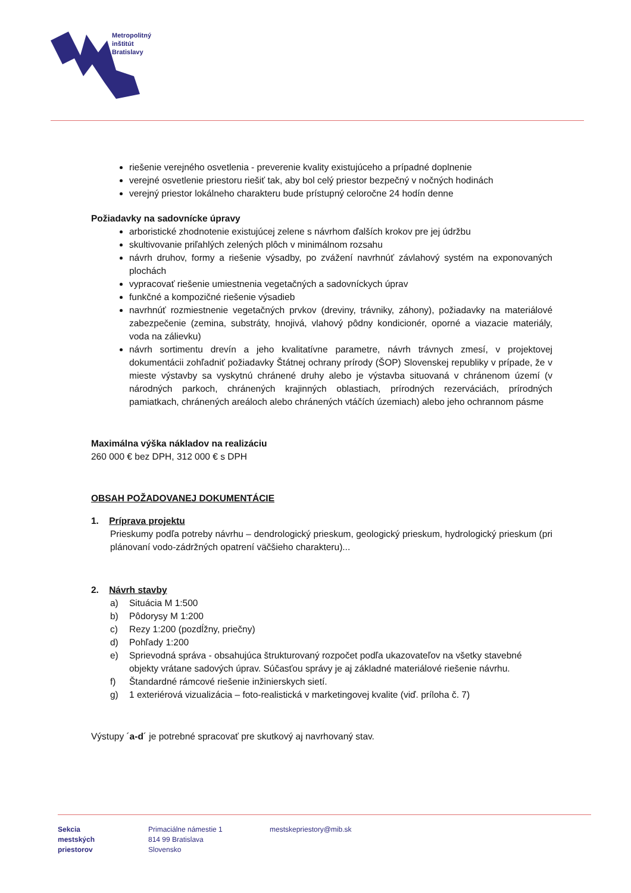Metropolitný
inštitút
Bratislavy
riešenie verejného osvetlenia - preverenie kvality existujúceho a prípadné doplnenie
verejné osvetlenie priestoru riešiť tak, aby bol celý priestor bezpečný v nočných hodinách
verejný priestor lokálneho charakteru bude prístupný celoročne 24 hodín denne
Požiadavky na sadovnícke úpravy
arboristické zhodnotenie existujúcej zelene s návrhom ďalších krokov pre jej údržbu
skultivovanie priľahlých zelených plôch v minimálnom rozsahu
návrh druhov, formy a riešenie výsadby, po zvážení navrhnúť závlahový systém na exponovaných plochách
vypracovať riešenie umiestnenia vegetačných a sadovníckych úprav
funkčné a kompozičné riešenie výsadieb
navrhnúť rozmiestnenie vegetačných prvkov (dreviny, trávniky, záhony), požiadavky na materiálové zabezpečenie (zemina, substráty, hnojivá, vlahový pôdny kondicionér, oporné a viazacie materiály, voda na zálievku)
návrh sortimentu drevín a jeho kvalitatívne parametre, návrh trávnych zmesí, v projektovej dokumentácii zohľadniť požiadavky Štátnej ochrany prírody (ŠOP) Slovenskej republiky v prípade, že v mieste výstavby sa vyskytnú chránené druhy alebo je výstavba situovaná v chránenom území (v národných parkoch, chránených krajinných oblastiach, prírodných rezerváciách, prírodných pamiatkach, chránených areáloch alebo chránených vtáčích územiach) alebo jeho ochrannom pásme
Maximálna výška nákladov na realizáciu
260 000 € bez DPH, 312 000 € s DPH
OBSAH POŽADOVANEJ DOKUMENTÁCIE
1. Príprava projektu
Prieskumy podľa potreby návrhu – dendrologický prieskum, geologický prieskum, hydrologický prieskum (pri plánovaní vodo-zádržných opatrení väčšieho charakteru)...
2. Návrh stavby
a) Situácia M 1:500
b) Pôdorysy M 1:200
c) Rezy 1:200 (pozdĺžny, priečny)
d) Pohľady 1:200
e) Sprievodná správa - obsahujúca štrukturovaný rozpočet podľa ukazovateľov na všetky stavebné objekty vrátane sadových úprav. Súčasťou správy je aj základné materiálové riešenie návrhu.
f) Štandardné rámcové riešenie inžinierskych sietí.
g) 1 exteriérová vizualizácia – foto-realistická v marketingovej kvalite (viď. príloha č. 7)
Výstupy ´a-d´ je potrebné spracovať pre skutkový aj navrhovaný stav.
Sekcia
mestských
priestorov
Primaciálne námestie 1
814 99 Bratislava
Slovensko
mestskepriestory@mib.sk